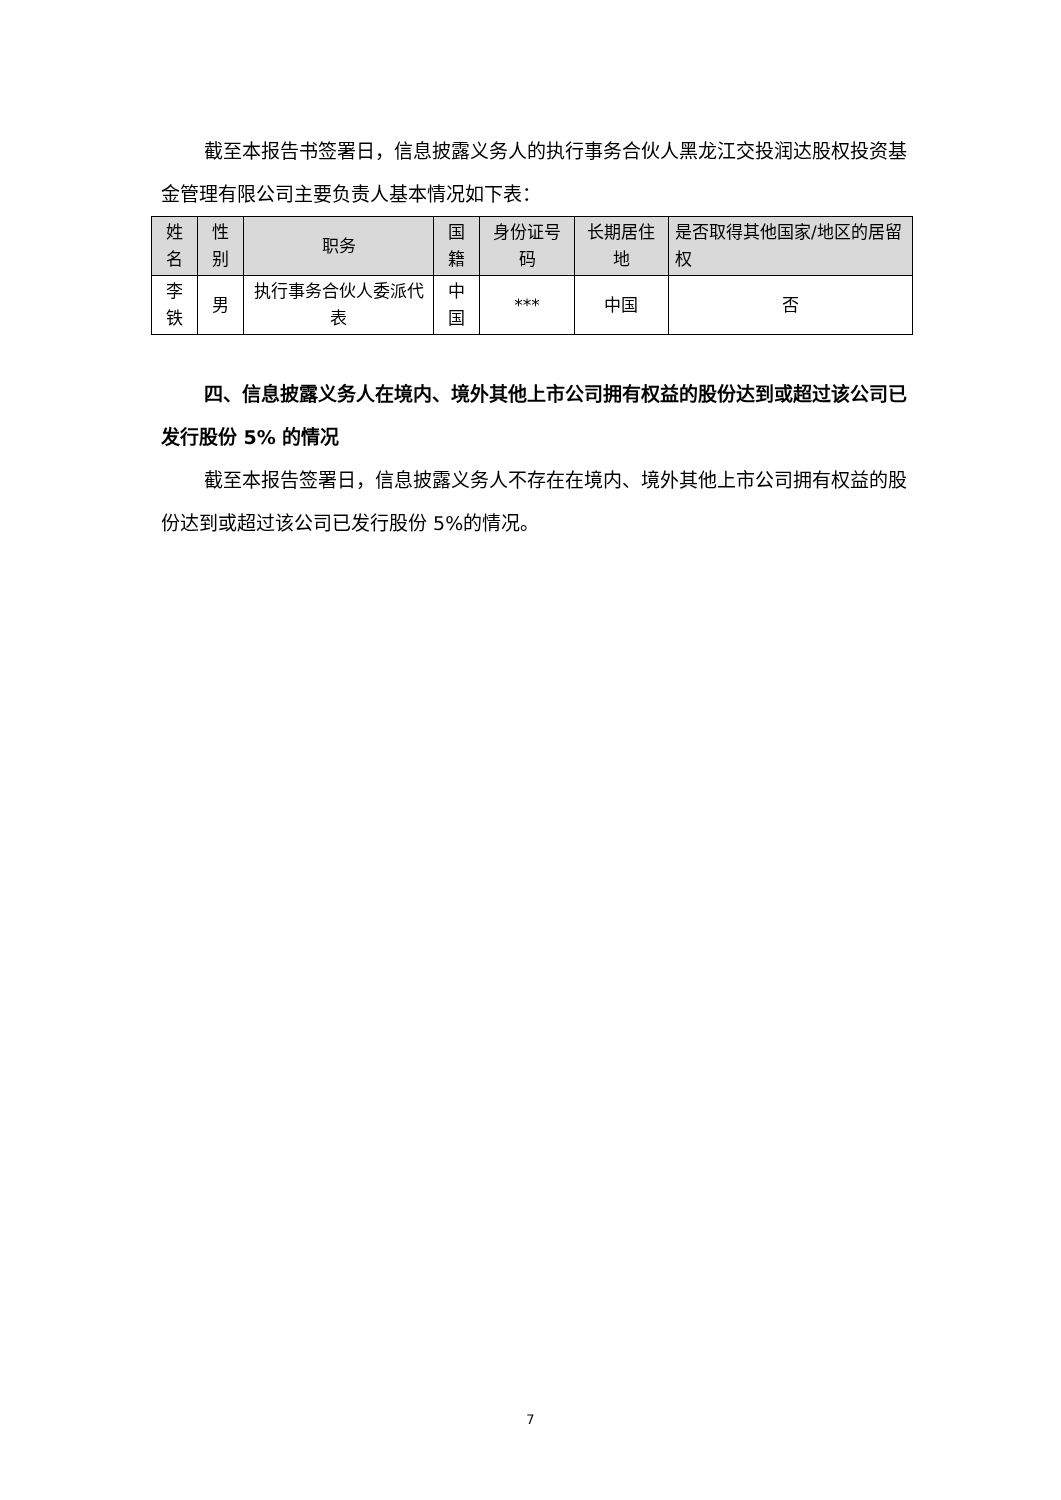截至本报告书签署日，信息披露义务人的执行事务合伙人黑龙江交投润达股权投资基金管理有限公司主要负责人基本情况如下表：
| 姓名 | 性别 | 职务 | 国籍 | 身份证号码 | 长期居住地 | 是否取得其他国家/地区的居留权 |
| --- | --- | --- | --- | --- | --- | --- |
| 李铁 | 男 | 执行事务合伙人委派代表 | 中国 | *** | 中国 | 否 |
四、信息披露义务人在境内、境外其他上市公司拥有权益的股份达到或超过该公司已发行股份 5% 的情况
截至本报告签署日，信息披露义务人不存在在境内、境外其他上市公司拥有权益的股份达到或超过该公司已发行股份 5%的情况。
7